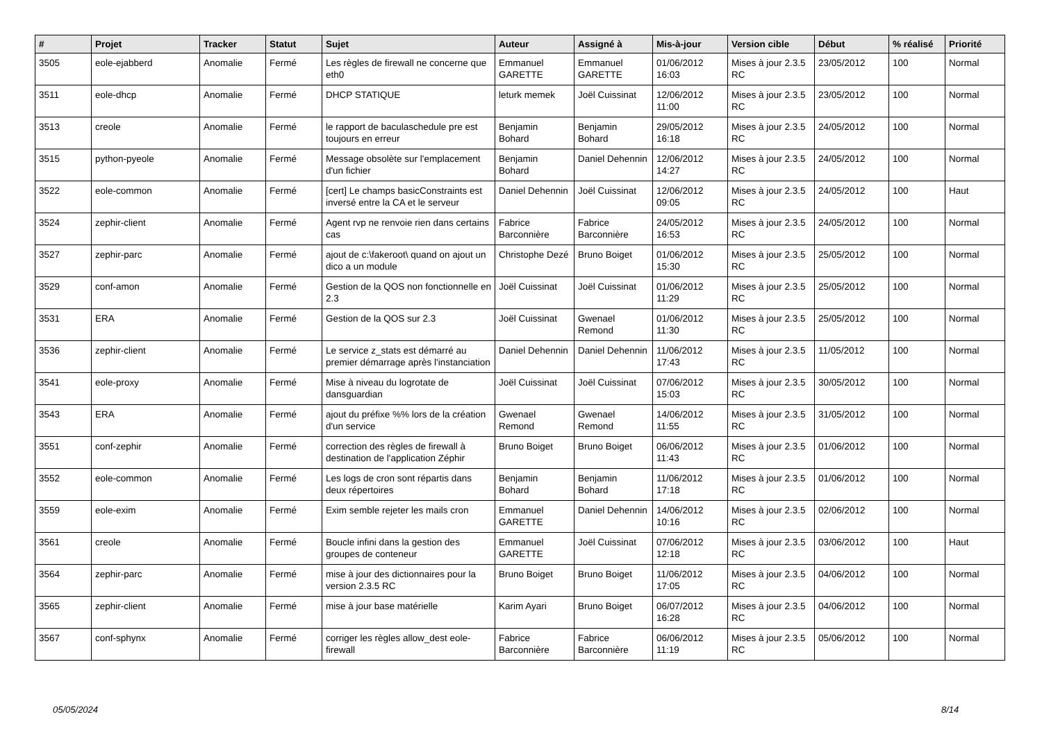| # | Projet | Tracker | Statut | Sujet | Auteur | Assigné à | Mis-à-jour | Version cible | Début | % réalisé | Priorité |
| --- | --- | --- | --- | --- | --- | --- | --- | --- | --- | --- | --- |
| 3505 | eole-ejabberd | Anomalie | Fermé | Les règles de firewall ne concerne que eth0 | Emmanuel GARETTE | Emmanuel GARETTE | 01/06/2012 16:03 | Mises à jour 2.3.5 RC | 23/05/2012 | 100 | Normal |
| 3511 | eole-dhcp | Anomalie | Fermé | DHCP STATIQUE | leturk memek | Joël Cuissinat | 12/06/2012 11:00 | Mises à jour 2.3.5 RC | 23/05/2012 | 100 | Normal |
| 3513 | creole | Anomalie | Fermé | le rapport de baculaschedule pre est toujours en erreur | Benjamin Bohard | Benjamin Bohard | 29/05/2012 16:18 | Mises à jour 2.3.5 RC | 24/05/2012 | 100 | Normal |
| 3515 | python-pyeole | Anomalie | Fermé | Message obsolète sur l'emplacement d'un fichier | Benjamin Bohard | Daniel Dehennin | 12/06/2012 14:27 | Mises à jour 2.3.5 RC | 24/05/2012 | 100 | Normal |
| 3522 | eole-common | Anomalie | Fermé | [cert] Le champs basicConstraints est inversé entre la CA et le serveur | Daniel Dehennin | Joël Cuissinat | 12/06/2012 09:05 | Mises à jour 2.3.5 RC | 24/05/2012 | 100 | Haut |
| 3524 | zephir-client | Anomalie | Fermé | Agent rvp ne renvoie rien dans certains cas | Fabrice Barconnière | Fabrice Barconnière | 24/05/2012 16:53 | Mises à jour 2.3.5 RC | 24/05/2012 | 100 | Normal |
| 3527 | zephir-parc | Anomalie | Fermé | ajout de c:\fakeroot\ quand on ajout un dico a un module | Christophe Dezé | Bruno Boiget | 01/06/2012 15:30 | Mises à jour 2.3.5 RC | 25/05/2012 | 100 | Normal |
| 3529 | conf-amon | Anomalie | Fermé | Gestion de la QOS non fonctionnelle en 2.3 | Joël Cuissinat | Joël Cuissinat | 01/06/2012 11:29 | Mises à jour 2.3.5 RC | 25/05/2012 | 100 | Normal |
| 3531 | ERA | Anomalie | Fermé | Gestion de la QOS sur 2.3 | Joël Cuissinat | Gwenael Remond | 01/06/2012 11:30 | Mises à jour 2.3.5 RC | 25/05/2012 | 100 | Normal |
| 3536 | zephir-client | Anomalie | Fermé | Le service z_stats est démarré au premier démarrage après l'instanciation | Daniel Dehennin | Daniel Dehennin | 11/06/2012 17:43 | Mises à jour 2.3.5 RC | 11/05/2012 | 100 | Normal |
| 3541 | eole-proxy | Anomalie | Fermé | Mise à niveau du logrotate de dansguardian | Joël Cuissinat | Joël Cuissinat | 07/06/2012 15:03 | Mises à jour 2.3.5 RC | 30/05/2012 | 100 | Normal |
| 3543 | ERA | Anomalie | Fermé | ajout du préfixe %% lors de la création d'un service | Gwenael Remond | Gwenael Remond | 14/06/2012 11:55 | Mises à jour 2.3.5 RC | 31/05/2012 | 100 | Normal |
| 3551 | conf-zephir | Anomalie | Fermé | correction des règles de firewall à destination de l'application Zéphir | Bruno Boiget | Bruno Boiget | 06/06/2012 11:43 | Mises à jour 2.3.5 RC | 01/06/2012 | 100 | Normal |
| 3552 | eole-common | Anomalie | Fermé | Les logs de cron sont répartis dans deux répertoires | Benjamin Bohard | Benjamin Bohard | 11/06/2012 17:18 | Mises à jour 2.3.5 RC | 01/06/2012 | 100 | Normal |
| 3559 | eole-exim | Anomalie | Fermé | Exim semble rejeter les mails cron | Emmanuel GARETTE | Daniel Dehennin | 14/06/2012 10:16 | Mises à jour 2.3.5 RC | 02/06/2012 | 100 | Normal |
| 3561 | creole | Anomalie | Fermé | Boucle infini dans la gestion des groupes de conteneur | Emmanuel GARETTE | Joël Cuissinat | 07/06/2012 12:18 | Mises à jour 2.3.5 RC | 03/06/2012 | 100 | Haut |
| 3564 | zephir-parc | Anomalie | Fermé | mise à jour des dictionnaires pour la version 2.3.5 RC | Bruno Boiget | Bruno Boiget | 11/06/2012 17:05 | Mises à jour 2.3.5 RC | 04/06/2012 | 100 | Normal |
| 3565 | zephir-client | Anomalie | Fermé | mise à jour base matérielle | Karim Ayari | Bruno Boiget | 06/07/2012 16:28 | Mises à jour 2.3.5 RC | 04/06/2012 | 100 | Normal |
| 3567 | conf-sphynx | Anomalie | Fermé | corriger les règles allow_dest eole-firewall | Fabrice Barconnière | Fabrice Barconnière | 06/06/2012 11:19 | Mises à jour 2.3.5 RC | 05/06/2012 | 100 | Normal |
05/05/2024 8/14